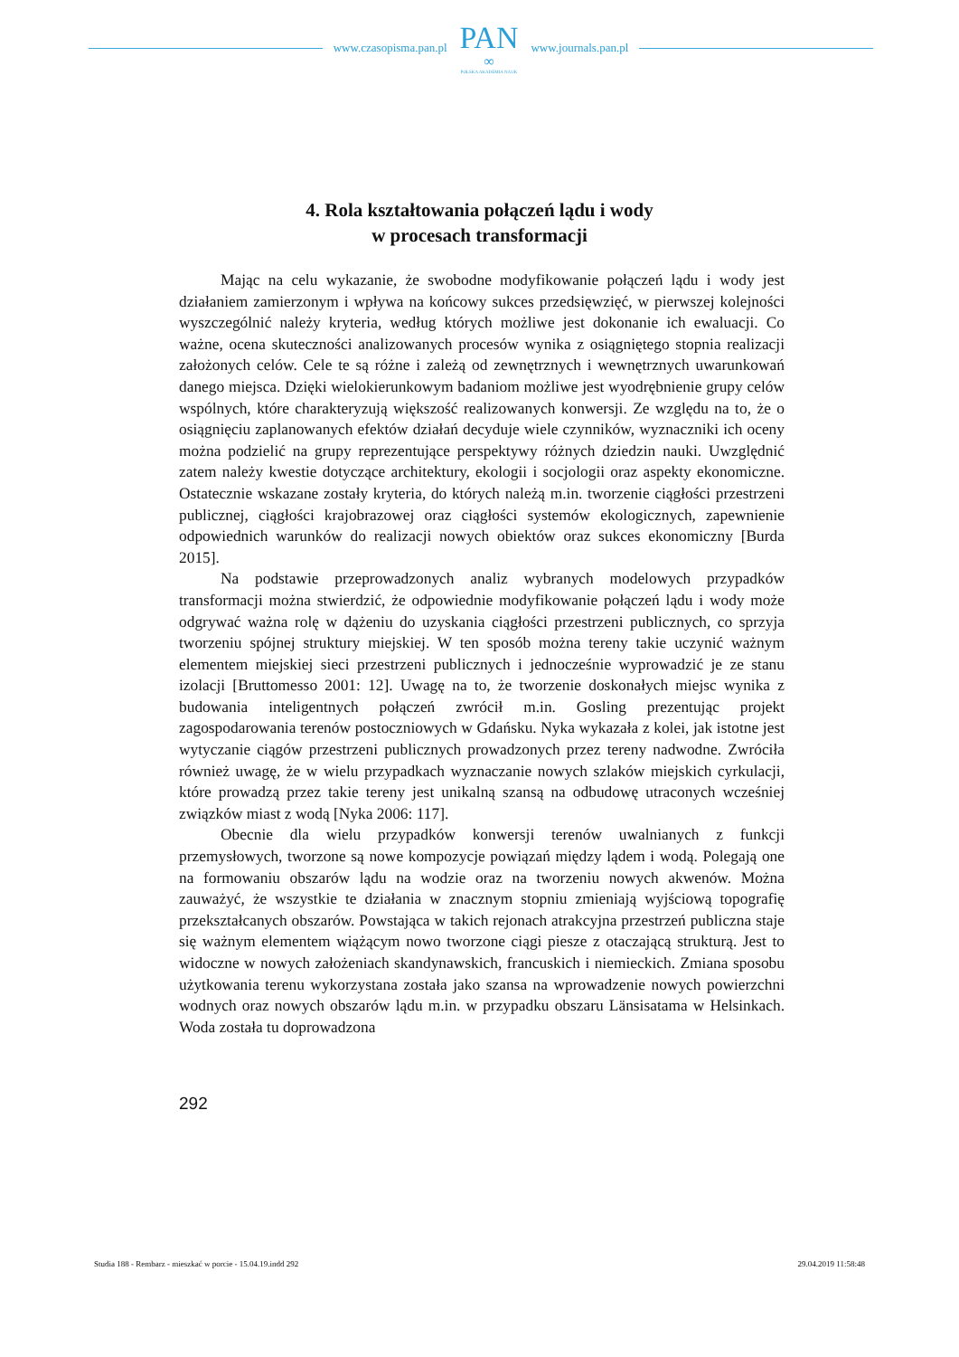www.czasopisma.pan.pl
PAN
∞
POLSKA AKADEMIA NAUK
www.journals.pan.pl
4. Rola kształtowania połączeń lądu i wody
w procesach transformacji
Mając na celu wykazanie, że swobodne modyfikowanie połączeń lądu i wody jest działaniem zamierzonym i wpływa na końcowy sukces przedsięwzięć, w pierwszej kolejności wyszczególnić należy kryteria, według których możliwe jest dokonanie ich ewaluacji. Co ważne, ocena skuteczności analizowanych procesów wynika z osiągniętego stopnia realizacji założonych celów. Cele te są różne i zależą od zewnętrznych i wewnętrznych uwarunkowań danego miejsca. Dzięki wielokierunkowym badaniom możliwe jest wyodrębnienie grupy celów wspólnych, które charakteryzują większość realizowanych konwersji. Ze względu na to, że o osiągnięciu zaplanowanych efektów działań decyduje wiele czynników, wyznaczniki ich oceny można podzielić na grupy reprezentujące perspektywy różnych dziedzin nauki. Uwzględnić zatem należy kwestie dotyczące architektury, ekologii i socjologii oraz aspekty ekonomiczne. Ostatecznie wskazane zostały kryteria, do których należą m.in. tworzenie ciągłości przestrzeni publicznej, ciągłości krajobrazowej oraz ciągłości systemów ekologicznych, zapewnienie odpowiednich warunków do realizacji nowych obiektów oraz sukces ekonomiczny [Burda 2015].
Na podstawie przeprowadzonych analiz wybranych modelowych przypadków transformacji można stwierdzić, że odpowiednie modyfikowanie połączeń lądu i wody może odgrywać ważna rolę w dążeniu do uzyskania ciągłości przestrzeni publicznych, co sprzyja tworzeniu spójnej struktury miejskiej. W ten sposób można tereny takie uczynić ważnym elementem miejskiej sieci przestrzeni publicznych i jednocześnie wyprowadzić je ze stanu izolacji [Bruttomesso 2001: 12]. Uwagę na to, że tworzenie doskonałych miejsc wynika z budowania inteligentnych połączeń zwrócił m.in. Gosling prezentując projekt zagospodarowania terenów postoczniowych w Gdańsku. Nyka wykazała z kolei, jak istotne jest wytyczanie ciągów przestrzeni publicznych prowadzonych przez tereny nadwodne. Zwróciła również uwagę, że w wielu przypadkach wyznaczanie nowych szlaków miejskich cyrkulacji, które prowadzą przez takie tereny jest unikalną szansą na odbudowę utraconych wcześniej związków miast z wodą [Nyka 2006: 117].
Obecnie dla wielu przypadków konwersji terenów uwalnianych z funkcji przemysłowych, tworzone są nowe kompozycje powiązań między lądem i wodą. Polegają one na formowaniu obszarów lądu na wodzie oraz na tworzeniu nowych akwenów. Można zauważyć, że wszystkie te działania w znacznym stopniu zmieniają wyjściową topografię przekształcanych obszarów. Powstająca w takich rejonach atrakcyjna przestrzeń publiczna staje się ważnym elementem wiążącym nowo tworzone ciągi piesze z otaczającą strukturą. Jest to widoczne w nowych założeniach skandynawskich, francuskich i niemieckich. Zmiana sposobu użytkowania terenu wykorzystana została jako szansa na wprowadzenie nowych powierzchni wodnych oraz nowych obszarów lądu m.in. w przypadku obszaru Länsisatama w Helsinkach. Woda została tu doprowadzona
292
Studia 188 - Rembarz - mieszkać w porcie - 15.04.19.indd 292 29.04.2019 11:58:48